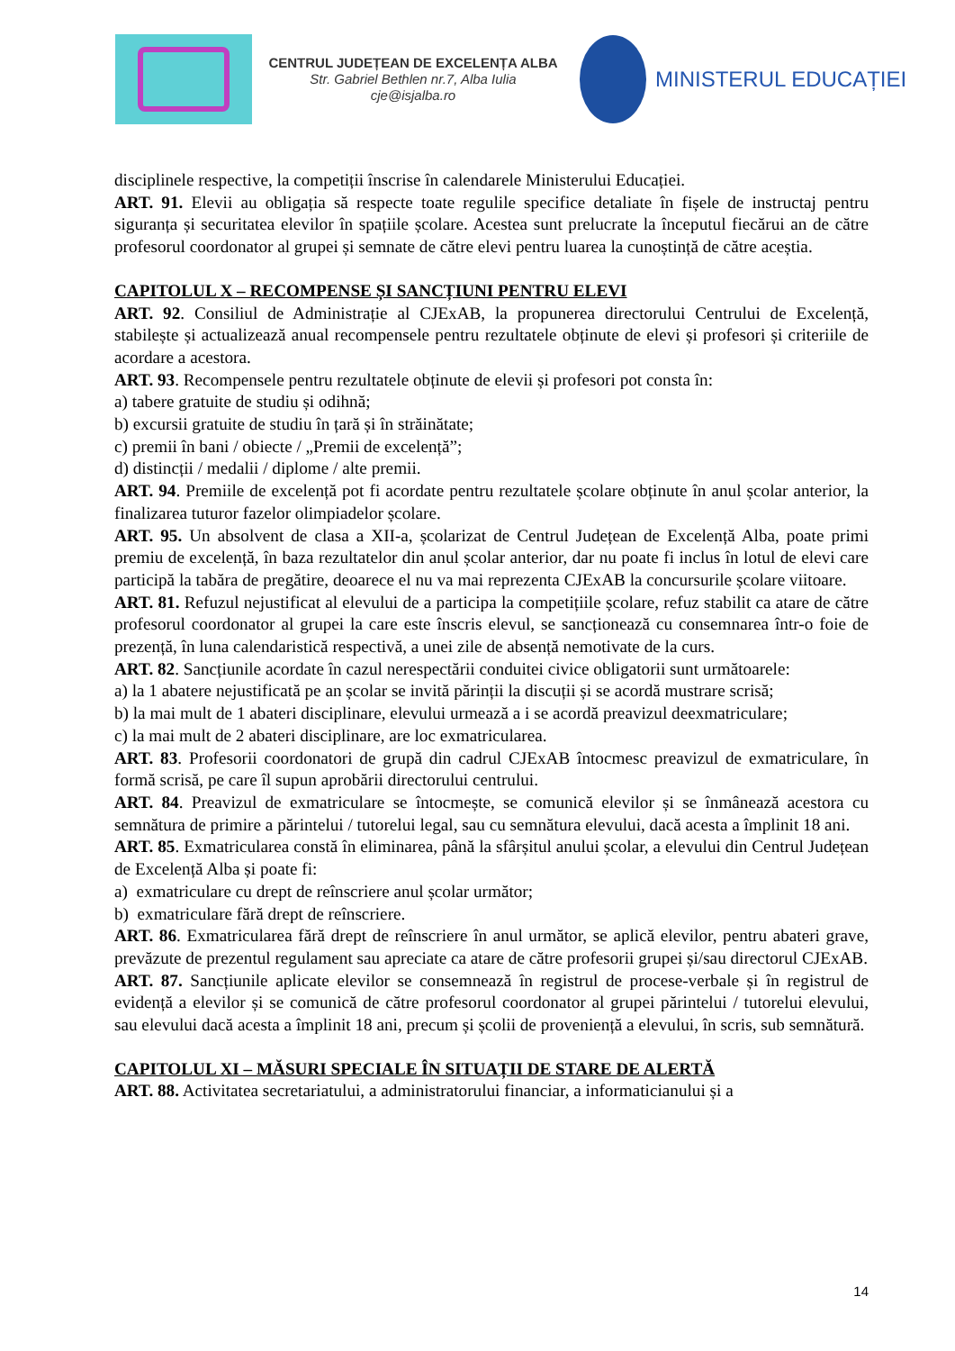CENTRUL JUDEȚEAN DE EXCELENȚA ALBA
Str. Gabriel Bethlen nr.7, Alba Iulia
cje@isjalba.ro
MINISTERUL EDUCAȚIEI
disciplinele respective, la competiții înscrise în calendarele Ministerului Educației.
ART. 91. Elevii au obligația să respecte toate regulile specifice detaliate în fișele de instructaj pentru siguranța și securitatea elevilor în spațiile școlare. Acestea sunt prelucrate la începutul fiecărui an de către profesorul coordonator al grupei și semnate de către elevi pentru luarea la cunoștință de către aceștia.
CAPITOLUL X – RECOMPENSE ȘI SANCȚIUNI PENTRU ELEVI
ART. 92. Consiliul de Administrație al CJExAB, la propunerea directorului Centrului de Excelență, stabilește și actualizează anual recompensele pentru rezultatele obținute de elevi și profesori și criteriile de acordare a acestora.
ART. 93. Recompensele pentru rezultatele obținute de elevii și profesori pot consta în:
a) tabere gratuite de studiu și odihnă;
b) excursii gratuite de studiu în țară și în străinătate;
c) premii în bani / obiecte / „Premii de excelență”;
d) distincții / medalii / diplome / alte premii.
ART. 94. Premiile de excelență pot fi acordate pentru rezultatele școlare obținute în anul școlar anterior, la finalizarea tuturor fazelor olimpiadelor școlare.
ART. 95. Un absolvent de clasa a XII-a, școlarizat de Centrul Județean de Excelență Alba, poate primi premiu de excelență, în baza rezultatelor din anul școlar anterior, dar nu poate fi inclus în lotul de elevi care participă la tabăra de pregătire, deoarece el nu va mai reprezenta CJExAB la concursurile școlare viitoare.
ART. 81. Refuzul nejustificat al elevului de a participa la competițiile școlare, refuz stabilit ca atare de către profesorul coordonator al grupei la care este înscris elevul, se sancționează cu consemnarea într-o foie de prezență, în luna calendaristică respectivă, a unei zile de absență nemotivate de la curs.
ART. 82. Sancțiunile acordate în cazul nerespectării conduitei civice obligatorii sunt următoarele:
a) la 1 abatere nejustificată pe an școlar se invită părinții la discuții și se acordă mustrare scrisă;
b) la mai mult de 1 abateri disciplinare, elevului urmează a i se acordă preavizul deexmatriculare;
c) la mai mult de 2 abateri disciplinare, are loc exmatricularea.
ART. 83. Profesorii coordonatori de grupă din cadrul CJExAB întocmesc preavizul de exmatriculare, în formă scrisă, pe care îl supun aprobării directorului centrului.
ART. 84. Preavizul de exmatriculare se întocmește, se comunică elevilor și se înmânează acestora cu semnătura de primire a părintelui / tutorelui legal, sau cu semnătura elevului, dacă acesta a împlinit 18 ani.
ART. 85. Exmatricularea constă în eliminarea, până la sfârșitul anului școlar, a elevului din Centrul Județean de Excelență Alba și poate fi:
a) exmatriculare cu drept de reînscriere anul școlar următor;
b) exmatriculare fără drept de reînscriere.
ART. 86. Exmatricularea fără drept de reînscriere în anul următor, se aplică elevilor, pentru abateri grave, prevăzute de prezentul regulament sau apreciate ca atare de către profesorii grupei și/sau directorul CJExAB.
ART. 87. Sancțiunile aplicate elevilor se consemnează în registrul de procese-verbale și în registrul de evidență a elevilor și se comunică de către profesorul coordonator al grupei părintelui / tutorelui elevului, sau elevului dacă acesta a împlinit 18 ani, precum și școlii de proveniență a elevului, în scris, sub semnătură.
CAPITOLUL XI – MĂSURI SPECIALE ÎN SITUAȚII DE STARE DE ALERTĂ
ART. 88. Activitatea secretariatului, a administratorului financiar, a informaticianului și a
14